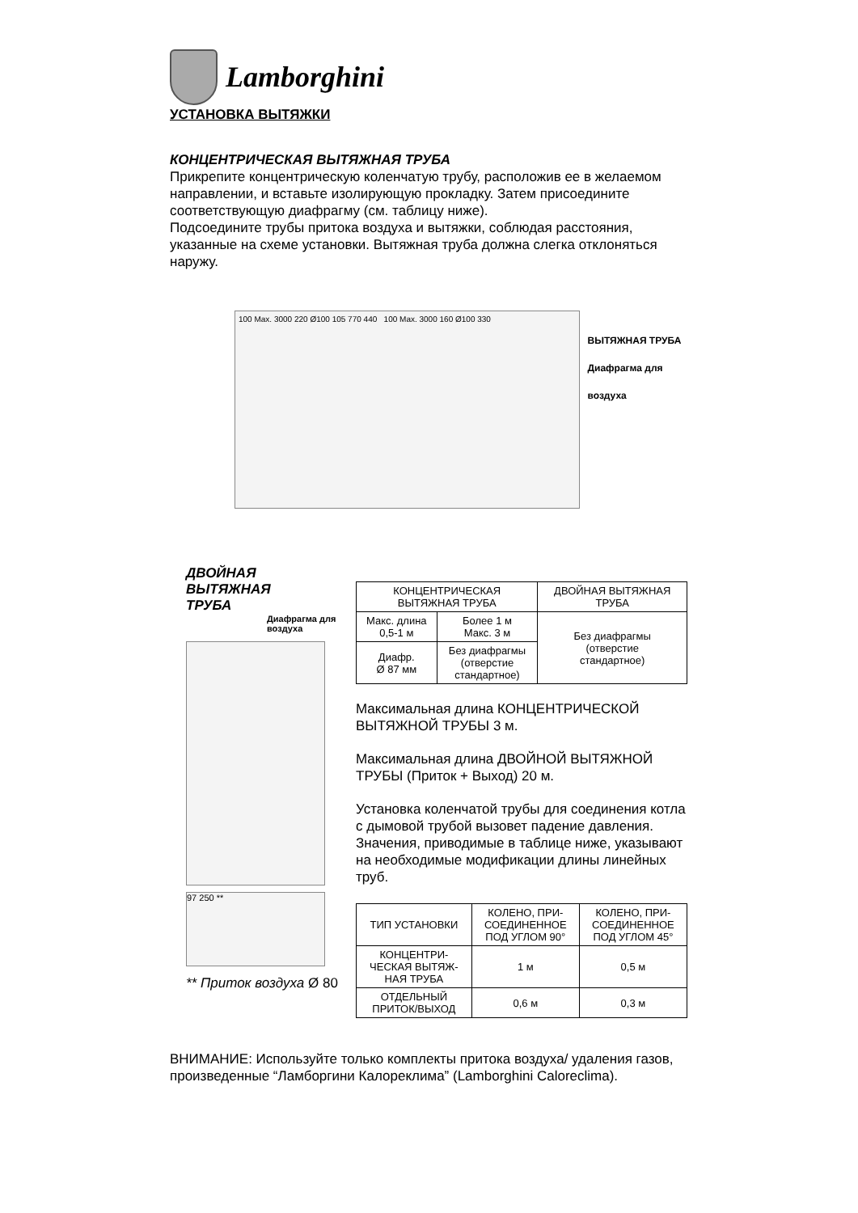Lamborghini
УСТАНОВКА ВЫТЯЖКИ
КОНЦЕНТРИЧЕСКАЯ ВЫТЯЖНАЯ ТРУБА
Прикрепите концентрическую коленчатую трубу, расположив ее в желаемом направлении, и вставьте изолирующую прокладку. Затем присоедините соответствующую диафрагму (см. таблицу ниже).
Подсоедините трубы притока воздуха и вытяжки, соблюдая расстояния, указанные на схеме установки. Вытяжная труба должна слегка отклоняться наружу.
100 Max. 3000 220 Ø100 105 770 440 100 Max. 3000 160 Ø100 330
ВЫТЯЖНАЯ ТРУБА
Диафрагма для воздуха
ДВОЙНАЯ
ВЫТЯЖНАЯ
ТРУБА
Диафрагма для
воздуха
97 250 **
** Приток воздуха Ø 80
| КОНЦЕНТРИЧЕСКАЯ ВЫТЯЖНАЯ ТРУБА | | ДВОЙНАЯ ВЫТЯЖНАЯ ТРУБА |
| Макс. длина 0,5-1 м | Более 1 м Макс. 3 м | Без диафрагмы (отверстие стандартное) |
| Диафр. Ø 87 мм | Без диафрагмы (отверстие стандартное) | |
Максимальная длина КОНЦЕНТРИЧЕСКОЙ ВЫТЯЖНОЙ ТРУБЫ 3 м.
Максимальная длина ДВОЙНОЙ ВЫТЯЖНОЙ ТРУБЫ (Приток + Выход) 20 м.
Установка коленчатой трубы для соединения котла с дымовой трубой вызовет падение давления.
Значения, приводимые в таблице ниже, указывают на необходимые модификации длины линейных труб.
| ТИП УСТАНОВКИ | КОЛЕНО, ПРИ- СОЕДИНЕННОЕ ПОД УГЛОМ 90° | КОЛЕНО, ПРИ- СОЕДИНЕННОЕ ПОД УГЛОМ 45° |
| --- | --- | --- |
| КОНЦЕНТРИ- ЧЕСКАЯ ВЫТЯЖ- НАЯ ТРУБА | 1 м | 0,5 м |
| ОТДЕЛЬНЫЙ ПРИТОК/ВЫХОД | 0,6 м | 0,3 м |
ВНИМАНИЕ: Используйте только комплекты притока воздуха/ удаления газов, произведенные “Ламборгини Калореклима” (Lamborghini Caloreclima).